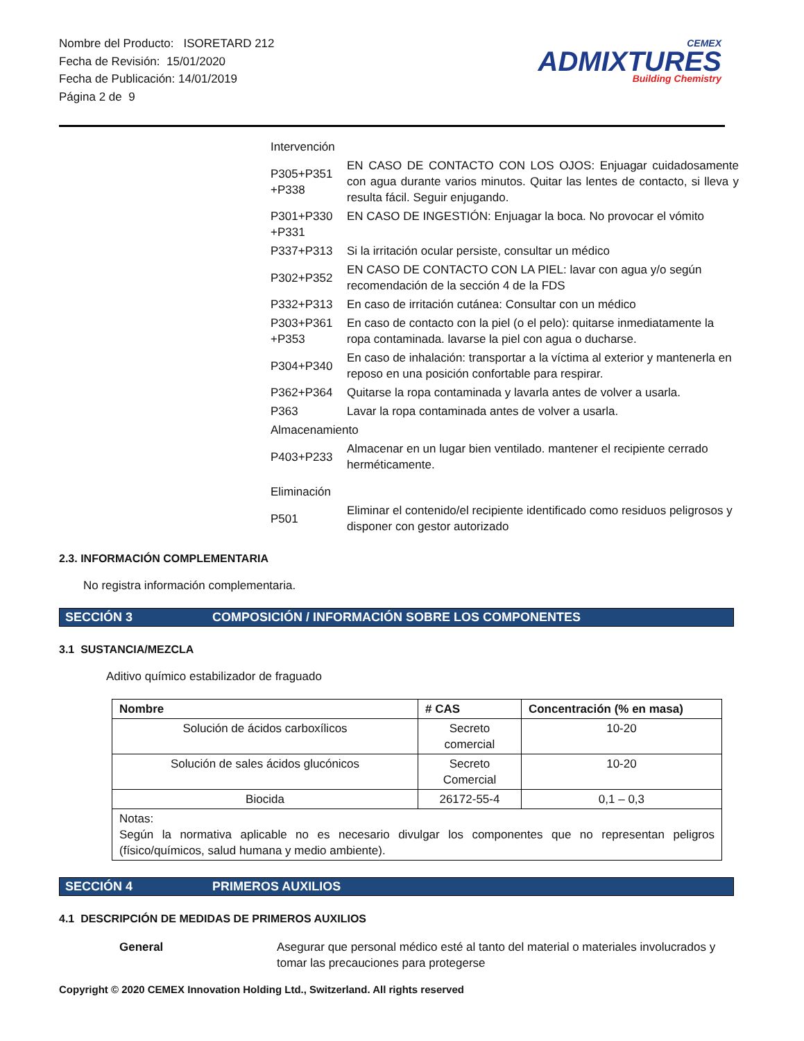Nombre del Producto: ISORETARD 212
Fecha de Revisión: 15/01/2020
Fecha de Publicación: 14/01/2019
Página 2 de 9
CEMEX
ADMIXTURES
Building Chemistry
| Intervención | |
| P305+P351 +P338 | EN CASO DE CONTACTO CON LOS OJOS: Enjuagar cuidadosamente con agua durante varios minutos. Quitar las lentes de contacto, si lleva y resulta fácil. Seguir enjugando. |
| P301+P330 +P331 | EN CASO DE INGESTIÓN: Enjuagar la boca. No provocar el vómito |
| P337+P313 | Si la irritación ocular persiste, consultar un médico |
| P302+P352 | EN CASO DE CONTACTO CON LA PIEL: lavar con agua y/o según recomendación de la sección 4 de la FDS |
| P332+P313 | En caso de irritación cutánea: Consultar con un médico |
| P303+P361 +P353 | En caso de contacto con la piel (o el pelo): quitarse inmediatamente la ropa contaminada. lavarse la piel con agua o ducharse. |
| P304+P340 | En caso de inhalación: transportar a la víctima al exterior y mantenerla en reposo en una posición confortable para respirar. |
| P362+P364 | Quitarse la ropa contaminada y lavarla antes de volver a usarla. |
| P363 | Lavar la ropa contaminada antes de volver a usarla. |
| Almacenamiento | |
| P403+P233 | Almacenar en un lugar bien ventilado. mantener el recipiente cerrado herméticamente. |
| Eliminación | |
| P501 | Eliminar el contenido/el recipiente identificado como residuos peligrosos y disponer con gestor autorizado |
2.3. INFORMACIÓN COMPLEMENTARIA
No registra información complementaria.
SECCIÓN 3 COMPOSICIÓN / INFORMACIÓN SOBRE LOS COMPONENTES
3.1 SUSTANCIA/MEZCLA
Aditivo químico estabilizador de fraguado
| Nombre | # CAS | Concentración (% en masa) |
| --- | --- | --- |
| Solución de ácidos carboxílicos | Secreto comercial | 10-20 |
| Solución de sales ácidos glucónicos | Secreto Comercial | 10-20 |
| Biocida | 26172-55-4 | 0,1 – 0,3 |
| Notas: Según la normativa aplicable no es necesario divulgar los componentes que no representan peligros (físico/químicos, salud humana y medio ambiente). | | |
SECCIÓN 4 PRIMEROS AUXILIOS
4.1 DESCRIPCIÓN DE MEDIDAS DE PRIMEROS AUXILIOS
General Asegurar que personal médico esté al tanto del material o materiales involucrados y tomar las precauciones para protegerse
Copyright © 2020 CEMEX Innovation Holding Ltd., Switzerland. All rights reserved